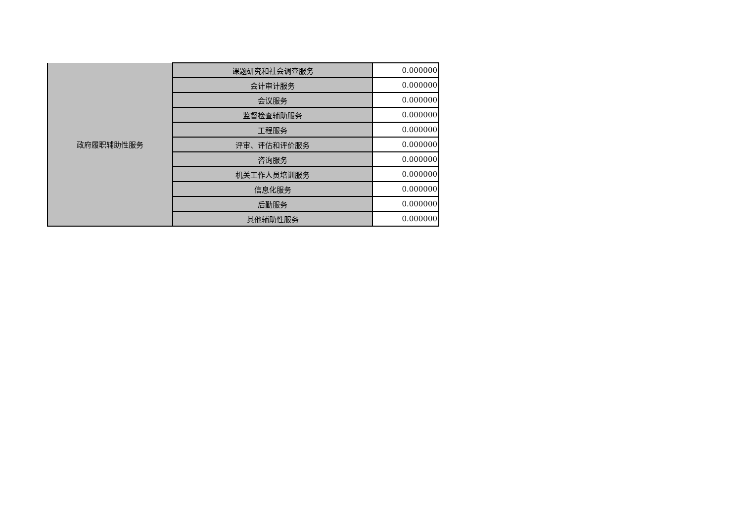| 政府履职辅助性服务 | 课题研究和社会调查服务 | 0.000000 |
| | 会计审计服务 | 0.000000 |
| | 会议服务 | 0.000000 |
| | 监督检查辅助服务 | 0.000000 |
| | 工程服务 | 0.000000 |
| | 评审、评估和评价服务 | 0.000000 |
| | 咨询服务 | 0.000000 |
| | 机关工作人员培训服务 | 0.000000 |
| | 信息化服务 | 0.000000 |
| | 后勤服务 | 0.000000 |
| | 其他辅助性服务 | 0.000000 |